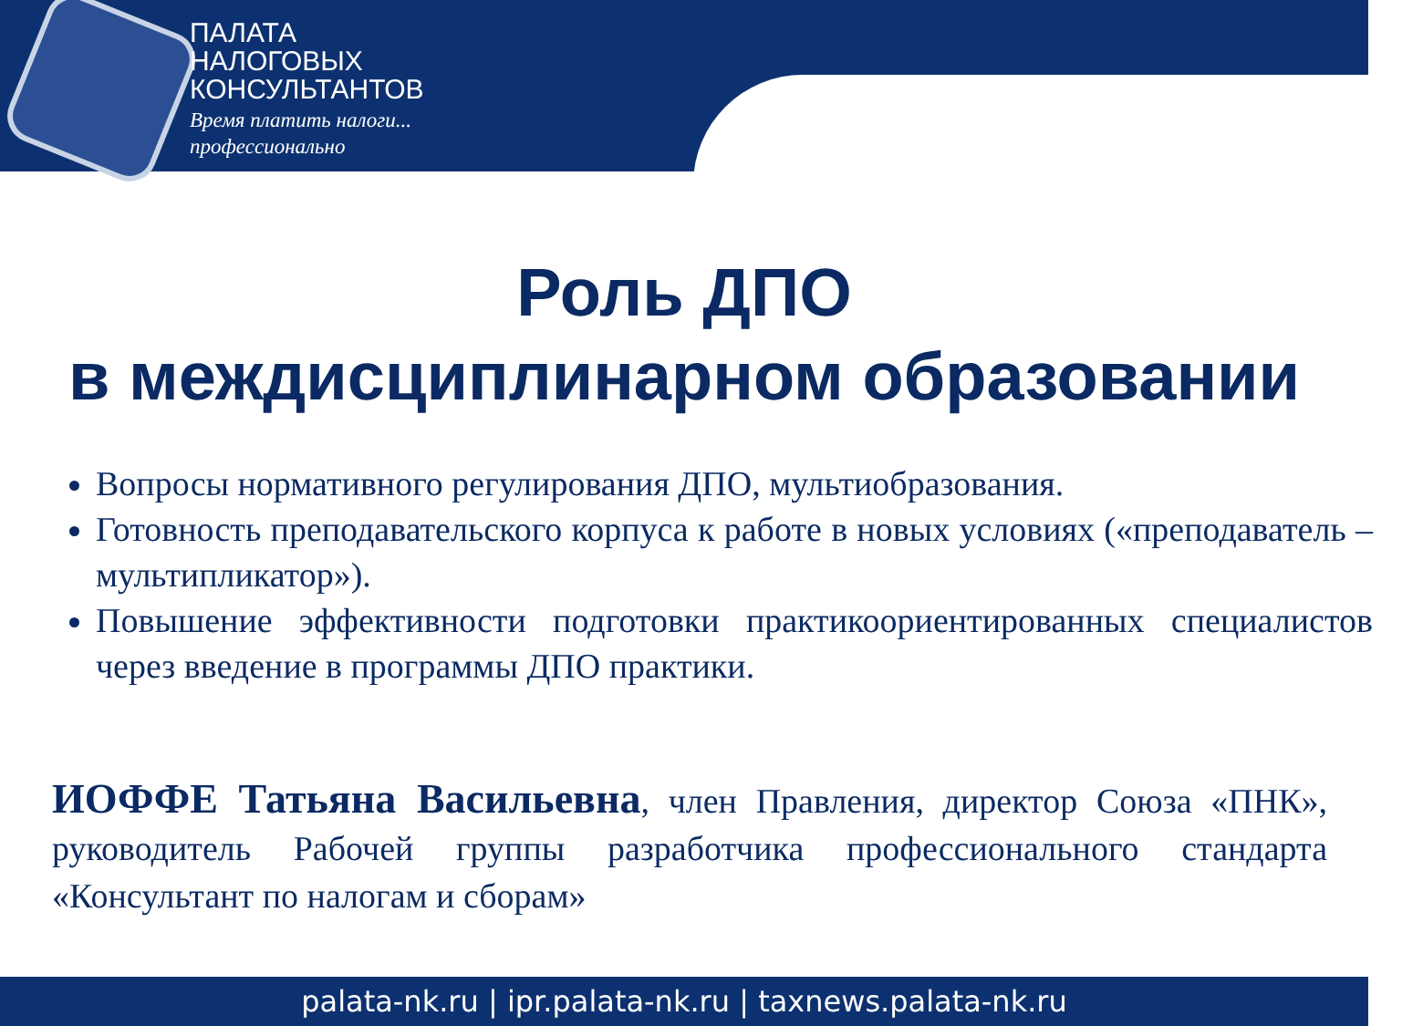ПАЛАТА
НАЛОГОВЫХ
КОНСУЛЬТАНТОВ
Время платить налоги...
профессионально
Роль ДПО
в междисциплинарном образовании
Вопросы нормативного регулирования ДПО, мультиобразования.
Готовность преподавательского корпуса к работе в новых условиях («преподаватель – мультипликатор»).
Повышение эффективности подготовки практикоориентированных специалистов через введение в программы ДПО практики.
ИОФФЕ Татьяна Васильевна, член Правления, директор Союза «ПНК», руководитель Рабочей группы разработчика профессионального стандарта «Консультант по налогам и сборам»
palata-nk.ru | ipr.palata-nk.ru | taxnews.palata-nk.ru